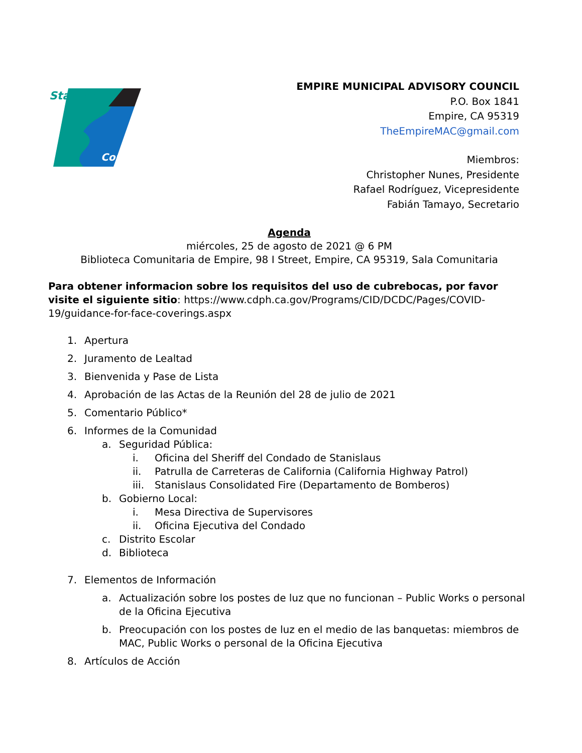Stanislaus
County
EMPIRE MUNICIPAL ADVISORY COUNCIL
P.O. Box 1841
Empire, CA 95319
TheEmpireMAC@gmail.com
Miembros:
Christopher Nunes, Presidente
Rafael Rodríguez, Vicepresidente
Fabián Tamayo, Secretario
Agenda
miércoles, 25 de agosto de 2021 @ 6 PM
Biblioteca Comunitaria de Empire, 98 I Street, Empire, CA 95319, Sala Comunitaria
Para obtener informacion sobre los requisitos del uso de cubrebocas, por favor visite el siguiente sitio: https://www.cdph.ca.gov/Programs/CID/DCDC/Pages/COVID-19/guidance-for-face-coverings.aspx
1. Apertura
2. Juramento de Lealtad
3. Bienvenida y Pase de Lista
4. Aprobación de las Actas de la Reunión del 28 de julio de 2021
5. Comentario Público*
6. Informes de la Comunidad
a. Seguridad Pública:
i. Oficina del Sheriff del Condado de Stanislaus
ii. Patrulla de Carreteras de California (California Highway Patrol)
iii. Stanislaus Consolidated Fire (Departamento de Bomberos)
b. Gobierno Local:
i. Mesa Directiva de Supervisores
ii. Oficina Ejecutiva del Condado
c. Distrito Escolar
d. Biblioteca
7. Elementos de Información
a. Actualización sobre los postes de luz que no funcionan – Public Works o personal de la Oficina Ejecutiva
b. Preocupación con los postes de luz en el medio de las banquetas: miembros de MAC, Public Works o personal de la Oficina Ejecutiva
8. Artículos de Acción